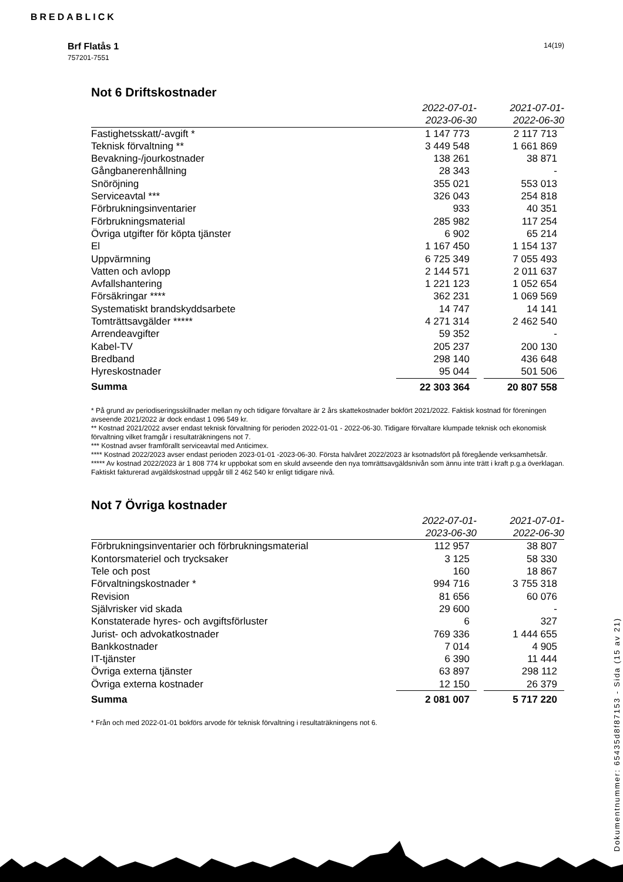BREDABLICK
Brf Flatås 1
757201-7551
14(19)
Not 6 Driftskostnader
| | 2022-07-01- 2023-06-30 | | 2021-07-01- 2022-06-30 |
| --- | --- | --- | --- |
| Fastighetsskatt/-avgift * | 1 147 773 | | 2 117 713 |
| Teknisk förvaltning ** | 3 449 548 | | 1 661 869 |
| Bevakning-/jourkostnader | 138 261 | | 38 871 |
| Gångbanerenhållning | 28 343 | | - |
| Snöröjning | 355 021 | | 553 013 |
| Serviceavtal *** | 326 043 | | 254 818 |
| Förbrukningsinventarier | 933 | | 40 351 |
| Förbrukningsmaterial | 285 982 | | 117 254 |
| Övriga utgifter för köpta tjänster | 6 902 | | 65 214 |
| El | 1 167 450 | | 1 154 137 |
| Uppvärmning | 6 725 349 | | 7 055 493 |
| Vatten och avlopp | 2 144 571 | | 2 011 637 |
| Avfallshantering | 1 221 123 | | 1 052 654 |
| Försäkringar **** | 362 231 | | 1 069 569 |
| Systematiskt brandskyddsarbete | 14 747 | | 14 141 |
| Tomträttsavgälder ***** | 4 271 314 | | 2 462 540 |
| Arrendeavgifter | 59 352 | | - |
| Kabel-TV | 205 237 | | 200 130 |
| Bredband | 298 140 | | 436 648 |
| Hyreskostnader | 95 044 | | 501 506 |
| Summa | 22 303 364 | | 20 807 558 |
* På grund av periodiseringsskillnader mellan ny och tidigare förvaltare är 2 års skattekostnader bokfört 2021/2022. Faktisk kostnad för föreningen avseende 2021/2022 är dock endast 1 096 549 kr.
** Kostnad 2021/2022 avser endast teknisk förvaltning för perioden 2022-01-01 - 2022-06-30. Tidigare förvaltare klumpade teknisk och ekonomisk förvaltning vilket framgår i resultaträkningens not 7.
*** Kostnad avser framförallt serviceavtal med Anticimex.
**** Kostnad 2022/2023 avser endast perioden 2023-01-01 -2023-06-30. Första halvåret 2022/2023 är ksotnadsfört på föregående verksamhetsår.
***** Av kostnad 2022/2023 är 1 808 774 kr uppbokat som en skuld avseende den nya tomrättsavgäldsnivån som ännu inte trätt i kraft p.g.a överklagan. Faktiskt fakturerad avgäldskostnad uppgår till 2 462 540 kr enligt tidigare nivå.
Not 7 Övriga kostnader
| | 2022-07-01- 2023-06-30 | | 2021-07-01- 2022-06-30 |
| --- | --- | --- | --- |
| Förbrukningsinventarier och förbrukningsmaterial | 112 957 | | 38 807 |
| Kontorsmateriel och trycksaker | 3 125 | | 58 330 |
| Tele och post | 160 | | 18 867 |
| Förvaltningskostnader * | 994 716 | | 3 755 318 |
| Revision | 81 656 | | 60 076 |
| Självrisker vid skada | 29 600 | | - |
| Konstaterade hyres- och avgiftsförluster | 6 | | 327 |
| Jurist- och advokatkostnader | 769 336 | | 1 444 655 |
| Bankkostnader | 7 014 | | 4 905 |
| IT-tjänster | 6 390 | | 11 444 |
| Övriga externa tjänster | 63 897 | | 298 112 |
| Övriga externa kostnader | 12 150 | | 26 379 |
| Summa | 2 081 007 | | 5 717 220 |
* Från och med 2022-01-01 bokförs arvode för teknisk förvaltning i resultaträkningens not 6.
Dokumentnummer: 65435d8f87153 - Sida (15 av 21)